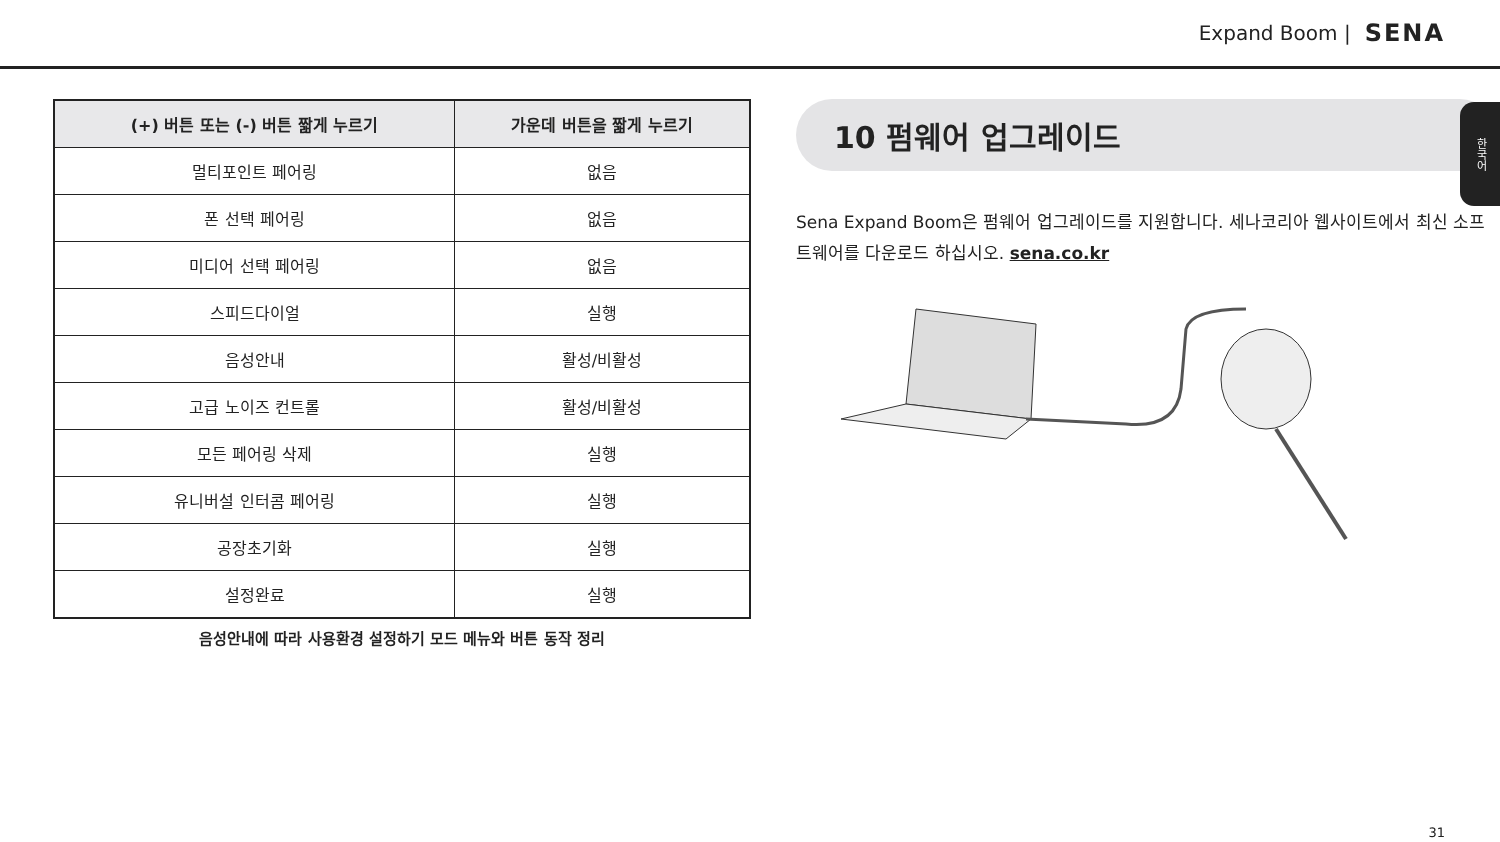Expand Boom | SENA
한국어
| (+) 버튼 또는 (-) 버튼 짧게 누르기 | 가운데 버튼을 짧게 누르기 |
| --- | --- |
| 멀티포인트 페어링 | 없음 |
| 폰 선택 페어링 | 없음 |
| 미디어 선택 페어링 | 없음 |
| 스피드다이얼 | 실행 |
| 음성안내 | 활성/비활성 |
| 고급 노이즈 컨트롤 | 활성/비활성 |
| 모든 페어링 삭제 | 실행 |
| 유니버설 인터콤 페어링 | 실행 |
| 공장초기화 | 실행 |
| 설정완료 | 실행 |
음성안내에 따라 사용환경 설정하기 모드 메뉴와 버튼 동작 정리
10 펌웨어 업그레이드
Sena Expand Boom은 펌웨어 업그레이드를 지원합니다. 세나코리아 웹사이트에서 최신 소프트웨어를 다운로드 하십시오. sena.co.kr
31